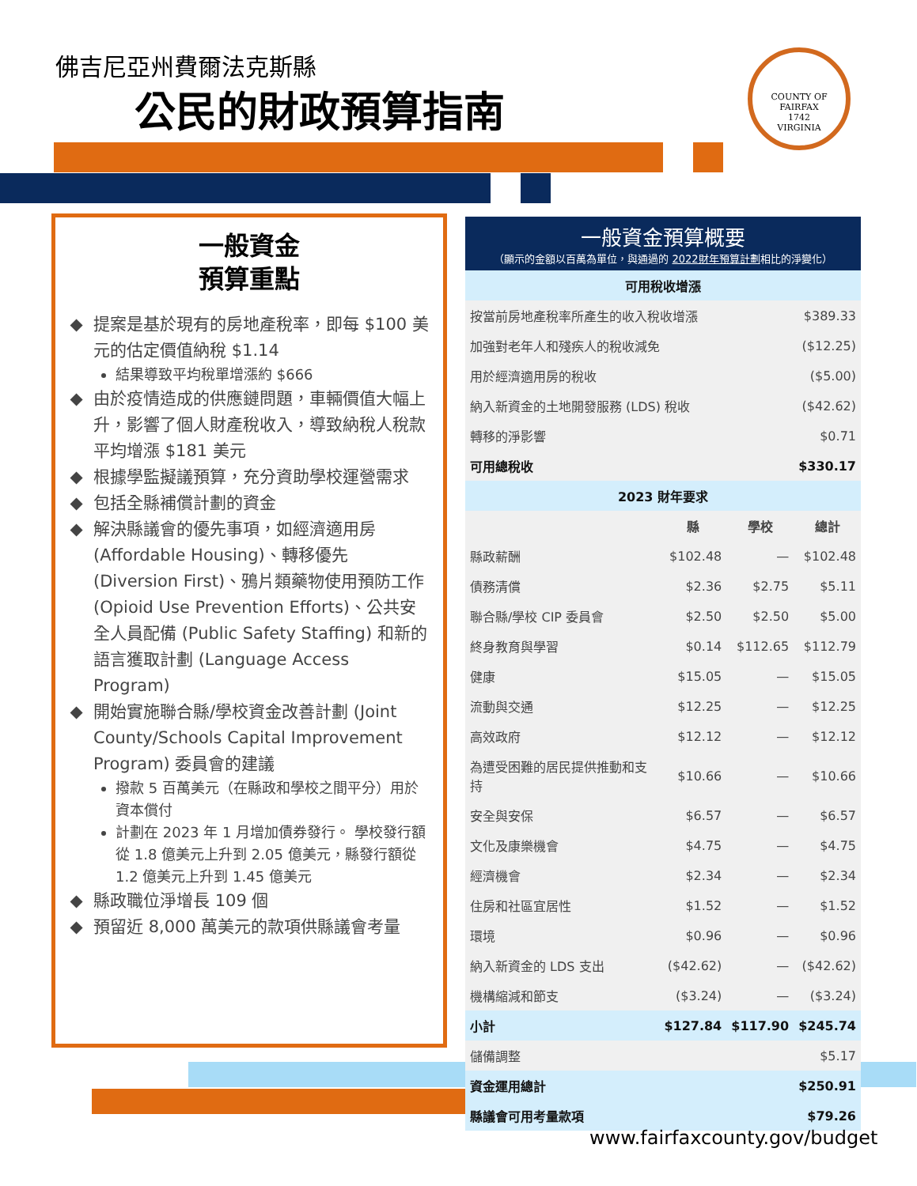佛吉尼亞州費爾法克斯縣
公民的財政預算指南
COUNTY OF FAIRFAX
1742
VIRGINIA
一般資金
預算重點
提案是基於現有的房地產稅率，即每 $100 美元的估定價值納稅 $1.14
結果導致平均稅單增漲約 $666
由於疫情造成的供應鏈問題，車輛價值大幅上升，影響了個人財產稅收入，導致納稅人稅款平均增漲 $181 美元
根據學監擬議預算，充分資助學校運營需求
包括全縣補償計劃的資金
解決縣議會的優先事項，如經濟適用房 (Affordable Housing)、轉移優先 (Diversion First)、鴉片類藥物使用預防工作 (Opioid Use Prevention Efforts)、公共安全人員配備 (Public Safety Staffing) 和新的語言獲取計劃 (Language Access Program)
開始實施聯合縣/學校資金改善計劃 (Joint County/Schools Capital Improvement Program) 委員會的建議
撥款 5 百萬美元（在縣政和學校之間平分）用於資本償付
計劃在 2023 年 1 月增加債券發行。 學校發行額從 1.8 億美元上升到 2.05 億美元，縣發行額從 1.2 億美元上升到 1.45 億美元
縣政職位淨增長 109 個
預留近 8,000 萬美元的款項供縣議會考量
一般資金預算概要
（顯示的金額以百萬為單位，與通過的 2022財年預算計劃相比的淨變化）
| 可用稅收增漲 | | | |
| --- | --- | --- | --- |
| 按當前房地產稅率所產生的收入稅收增漲 | | | $389.33 |
| 加強對老年人和殘疾人的稅收減免 | | | ($12.25) |
| 用於經濟適用房的稅收 | | | ($5.00) |
| 納入新資金的土地開發服務 (LDS) 稅收 | | | ($42.62) |
| 轉移的淨影響 | | | $0.71 |
| 可用總稅收 | | | $330.17 |
| 2023 財年要求 | | | |
| | 縣 | 學校 | 總計 |
| 縣政薪酬 | $102.48 | — | $102.48 |
| 債務清償 | $2.36 | $2.75 | $5.11 |
| 聯合縣/學校 CIP 委員會 | $2.50 | $2.50 | $5.00 |
| 終身教育與學習 | $0.14 | $112.65 | $112.79 |
| 健康 | $15.05 | — | $15.05 |
| 流動與交通 | $12.25 | — | $12.25 |
| 高效政府 | $12.12 | — | $12.12 |
| 為遭受困難的居民提供推動和支持 | $10.66 | — | $10.66 |
| 安全與安保 | $6.57 | — | $6.57 |
| 文化及康樂機會 | $4.75 | — | $4.75 |
| 經濟機會 | $2.34 | — | $2.34 |
| 住房和社區宜居性 | $1.52 | — | $1.52 |
| 環境 | $0.96 | — | $0.96 |
| 納入新資金的 LDS 支出 | ($42.62) | — | ($42.62) |
| 機構縮減和節支 | ($3.24) | — | ($3.24) |
| 小計 | $127.84 | $117.90 | $245.74 |
| 儲備調整 | | | $5.17 |
| 資金運用總計 | | | $250.91 |
| 縣議會可用考量款項 | | | $79.26 |
www.fairfaxcounty.gov/budget